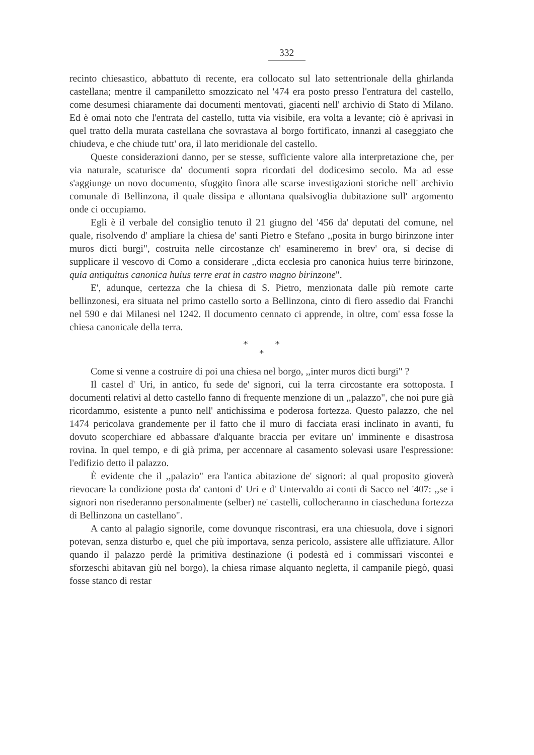332
recinto chiesastico, abbattuto di recente, era collocato sul lato settentrionale della ghirlanda castellana; mentre il campaniletto smozzicato nel '474 era posto presso l'entratura del castello, come desumesi chiaramente dai documenti mentovati, giacenti nell' archivio di Stato di Milano. Ed è omai noto che l'entrata del castello, tutta via visibile, era volta a levante; ciò è aprivasi in quel tratto della murata castellana che sovrastava al borgo fortificato, innanzi al caseggiato che chiudeva, e che chiude tutt' ora, il lato meridionale del castello.
Queste considerazioni danno, per se stesse, sufficiente valore alla interpretazione che, per via naturale, scaturisce da' documenti sopra ricordati del dodicesimo secolo. Ma ad esse s'aggiunge un novo documento, sfuggito finora alle scarse investigazioni storiche nell' archivio comunale di Bellinzona, il quale dissipa e allontana qualsivoglia dubitazione sull' argomento onde ci occupiamo.
Egli è il verbale del consiglio tenuto il 21 giugno del '456 da' deputati del comune, nel quale, risolvendo d' ampliare la chiesa de' santi Pietro e Stefano ,,posita in burgo birinzone inter muros dicti burgi", costruita nelle circostanze ch' esamineremo in brev' ora, si decise di supplicare il vescovo di Como a considerare ,,dicta ecclesia pro canonica huius terre birinzone, quia antiquitus canonica huius terre erat in castro magno birinzone".
E', adunque, certezza che la chiesa di S. Pietro, menzionata dalle più remote carte bellinzonesi, era situata nel primo castello sorto a Bellinzona, cinto di fiero assedio dai Franchi nel 590 e dai Milanesi nel 1242. Il documento cennato ci apprende, in oltre, com' essa fosse la chiesa canonicale della terra.
* *
*
Come si venne a costruire di poi una chiesa nel borgo, ,,inter muros dicti burgi" ?
Il castel d' Uri, in antico, fu sede de' signori, cui la terra circostante era sottoposta. I documenti relativi al detto castello fanno di frequente menzione di un ,,palazzo", che noi pure già ricordammo, esistente a punto nell' antichissima e poderosa fortezza. Questo palazzo, che nel 1474 pericolava grandemente per il fatto che il muro di facciata erasi inclinato in avanti, fu dovuto scoperchiare ed abbassare d'alquante braccia per evitare un' imminente e disastrosa rovina. In quel tempo, e di già prima, per accennare al casamento solevasi usare l'espressione: l'edifizio detto il palazzo.
È evidente che il ,,palazio" era l'antica abitazione de' signori: al qual proposito gioverà rievocare la condizione posta da' cantoni d' Uri e d' Untervaldo ai conti di Sacco nel '407: ,,se i signori non risederanno personalmente (selber) ne' castelli, collocheranno in ciascheduna fortezza di Bellinzona un castellano".
A canto al palagio signorile, come dovunque riscontrasi, era una chiesuola, dove i signori potevan, senza disturbo e, quel che più importava, senza pericolo, assistere alle uffiziature. Allor quando il palazzo perdè la primitiva destinazione (i podestà ed i commissari viscontei e sforzeschi abitavan giù nel borgo), la chiesa rimase alquanto negletta, il campanile piegò, quasi fosse stanco di restar